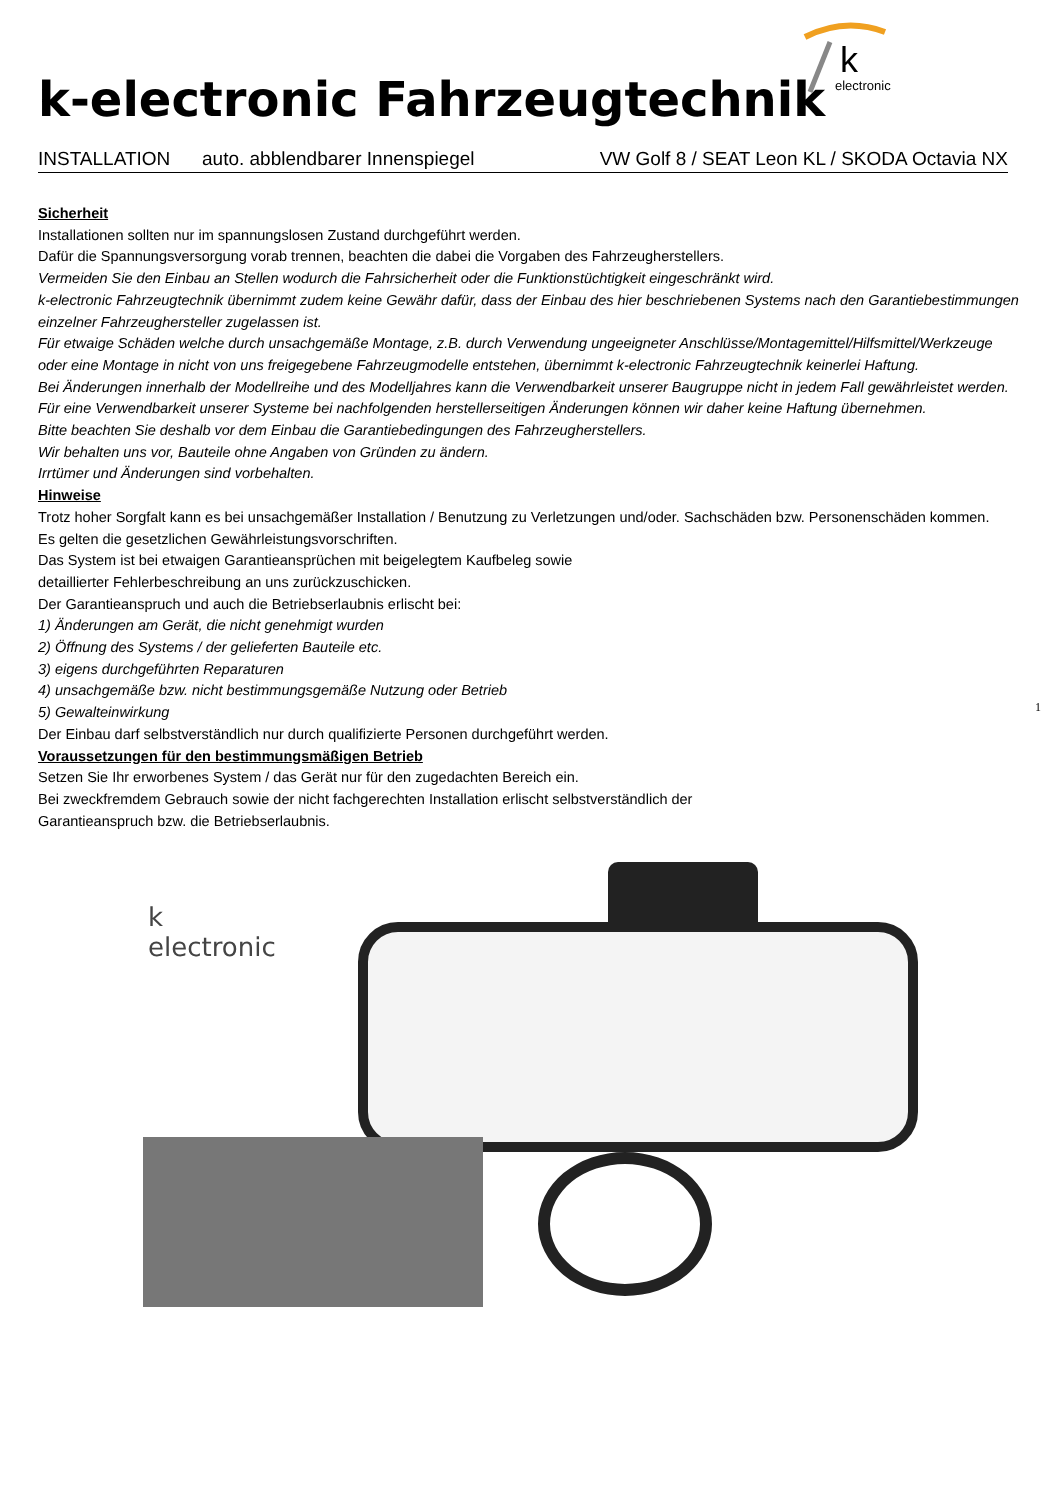k
electronic
k-electronic Fahrzeugtechnik
INSTALLATION auto. abblendbarer Innenspiegel VW Golf 8 / SEAT Leon KL / SKODA Octavia NX
Sicherheit
Installationen sollten nur im spannungslosen Zustand durchgeführt werden.
Dafür die Spannungsversorgung vorab trennen, beachten die dabei die Vorgaben des Fahrzeugherstellers.
Vermeiden Sie den Einbau an Stellen wodurch die Fahrsicherheit oder die Funktionstüchtigkeit eingeschränkt wird.
k-electronic Fahrzeugtechnik übernimmt zudem keine Gewähr dafür, dass der Einbau des hier beschriebenen Systems nach den Garantiebestimmungen einzelner Fahrzeughersteller zugelassen ist.
Für etwaige Schäden welche durch unsachgemäße Montage, z.B. durch Verwendung ungeeigneter Anschlüsse/Montagemittel/Hilfsmittel/Werkzeuge oder eine Montage in nicht von uns freigegebene Fahrzeugmodelle entstehen, übernimmt k-electronic Fahrzeugtechnik keinerlei Haftung.
Bei Änderungen innerhalb der Modellreihe und des Modelljahres kann die Verwendbarkeit unserer Baugruppe nicht in jedem Fall gewährleistet werden. Für eine Verwendbarkeit unserer Systeme bei nachfolgenden herstellerseitigen Änderungen können wir daher keine Haftung übernehmen.
Bitte beachten Sie deshalb vor dem Einbau die Garantiebedingungen des Fahrzeugherstellers.
Wir behalten uns vor, Bauteile ohne Angaben von Gründen zu ändern.
Irrtümer und Änderungen sind vorbehalten.
Hinweise
Trotz hoher Sorgfalt kann es bei unsachgemäßer Installation / Benutzung zu Verletzungen und/oder. Sachschäden bzw. Personenschäden kommen.
Es gelten die gesetzlichen Gewährleistungsvorschriften.
Das System ist bei etwaigen Garantieansprüchen mit beigelegtem Kaufbeleg sowie
detaillierter Fehlerbeschreibung an uns zurückzuschicken.
Der Garantieanspruch und auch die Betriebserlaubnis erlischt bei:
1) Änderungen am Gerät, die nicht genehmigt wurden
2) Öffnung des Systems / der gelieferten Bauteile etc.
3) eigens durchgeführten Reparaturen
4) unsachgemäße bzw. nicht bestimmungsgemäße Nutzung oder Betrieb
5) Gewalteinwirkung
Der Einbau darf selbstverständlich nur durch qualifizierte Personen durchgeführt werden.
Voraussetzungen für den bestimmungsmäßigen Betrieb
Setzen Sie Ihr erworbenes System / das Gerät nur für den zugedachten Bereich ein.
Bei zweckfremdem Gebrauch sowie der nicht fachgerechten Installation erlischt selbstverständlich der
Garantieanspruch bzw. die Betriebserlaubnis.
1
k
electronic